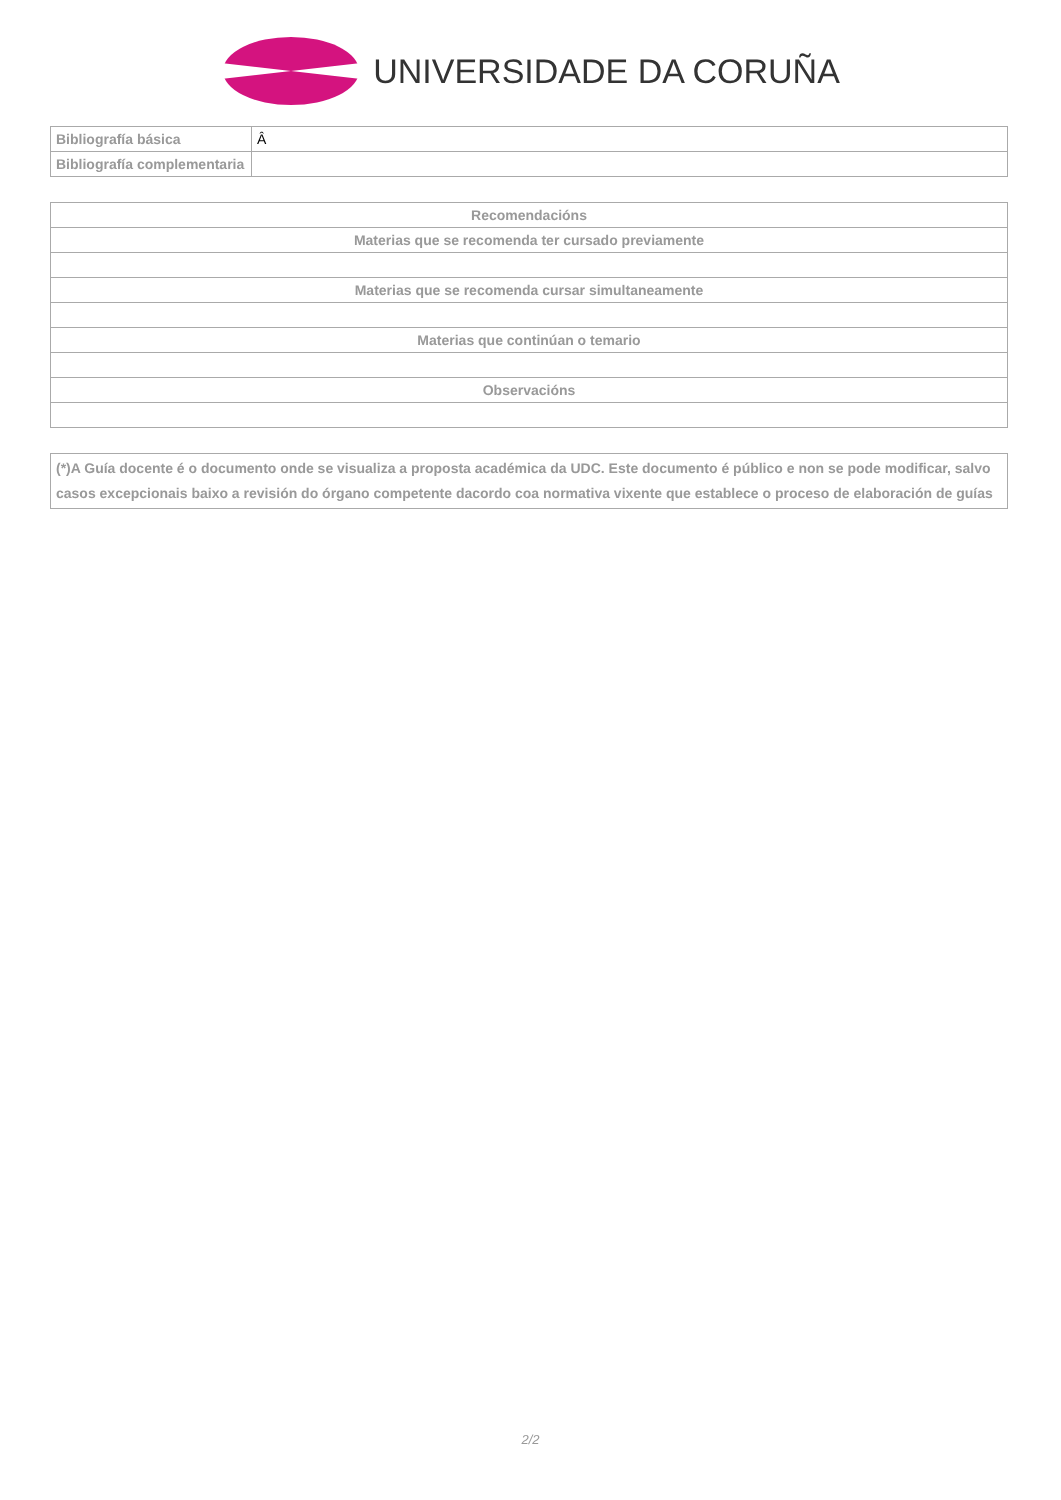UNIVERSIDADE DA CORUÑA
| Bibliografía básica | Â |
| Bibliografía complementaria | |
| Recomendacións |
| Materias que se recomenda ter cursado previamente |
| Materias que se recomenda cursar simultaneamente |
| Materias que continúan o temario |
| Observacións |
| (*)A Guía docente é o documento onde se visualiza a proposta académica da UDC. Este documento é público e non se pode modificar, salvo casos excepcionais baixo a revisión do órgano competente dacordo coa normativa vixente que establece o proceso de elaboración de guías |
2/2